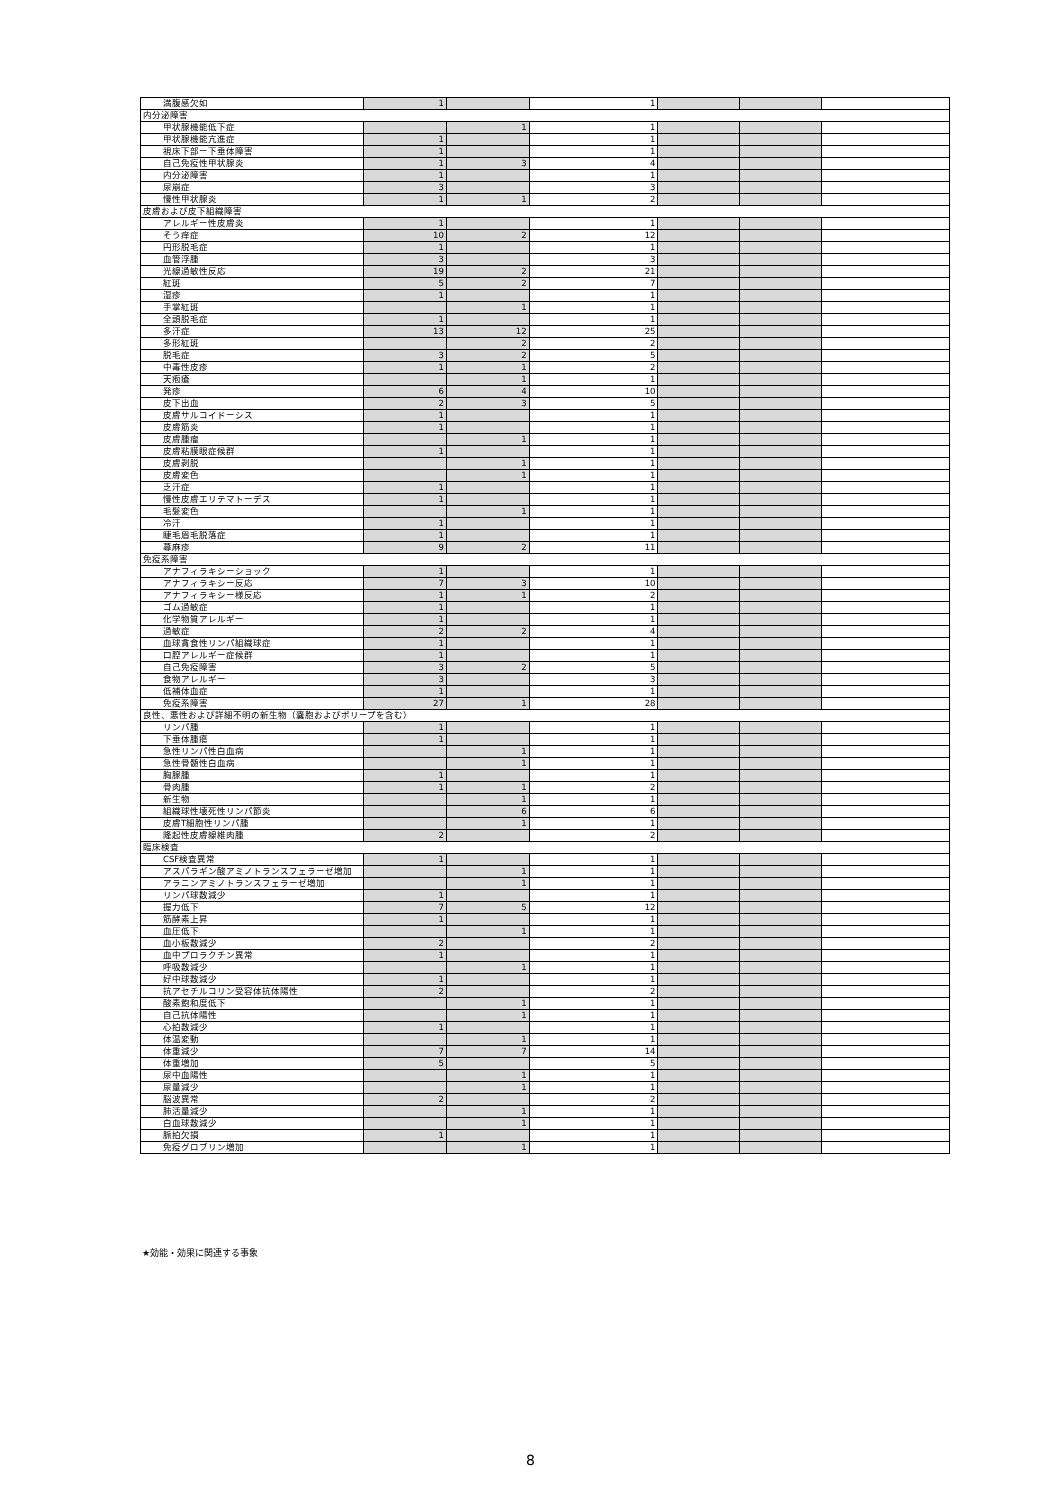| 満腹感欠如 | 1 | | 1 | | | |
| 内分泌障害 | | | | | | |
| 甲状腺機能低下症 | | 1 | 1 | | | |
| 甲状腺機能亢進症 | 1 | | 1 | | | |
| 視床下部ー下垂体障害 | 1 | | 1 | | | |
| 自己免疫性甲状腺炎 | 1 | 3 | 4 | | | |
| 内分泌障害 | 1 | | 1 | | | |
| 尿崩症 | 3 | | 3 | | | |
| 慢性甲状腺炎 | 1 | 1 | 2 | | | |
| 皮膚および皮下組織障害 | | | | | | |
| アレルギー性皮膚炎 | 1 | | 1 | | | |
| そう痒症 | 10 | 2 | 12 | | | |
| 円形脱毛症 | 1 | | 1 | | | |
| 血管浮腫 | 3 | | 3 | | | |
| 光線過敏性反応 | 19 | 2 | 21 | | | |
| 紅斑 | 5 | 2 | 7 | | | |
| 湿疹 | 1 | | 1 | | | |
| 手掌紅斑 | | 1 | 1 | | | |
| 全頭脱毛症 | 1 | | 1 | | | |
| 多汗症 | 13 | 12 | 25 | | | |
| 多形紅斑 | | 2 | 2 | | | |
| 脱毛症 | 3 | 2 | 5 | | | |
| 中毒性皮疹 | 1 | 1 | 2 | | | |
| 天疱瘡 | | 1 | 1 | | | |
| 発疹 | 6 | 4 | 10 | | | |
| 皮下出血 | 2 | 3 | 5 | | | |
| 皮膚サルコイドーシス | 1 | | 1 | | | |
| 皮膚筋炎 | 1 | | 1 | | | |
| 皮膚腫瘤 | | 1 | 1 | | | |
| 皮膚粘膜眼症候群 | 1 | | 1 | | | |
| 皮膚剥脱 | | 1 | 1 | | | |
| 皮膚変色 | | 1 | 1 | | | |
| 乏汗症 | 1 | | 1 | | | |
| 慢性皮膚エリテマトーデス | 1 | | 1 | | | |
| 毛髪変色 | | 1 | 1 | | | |
| 冷汗 | 1 | | 1 | | | |
| 睫毛眉毛脱落症 | 1 | | 1 | | | |
| 蕁麻疹 | 9 | 2 | 11 | | | |
| 免疫系障害 | | | | | | |
| アナフィラキシーショック | 1 | | 1 | | | |
| アナフィラキシー反応 | 7 | 3 | 10 | | | |
| アナフィラキシー様反応 | 1 | 1 | 2 | | | |
| ゴム過敏症 | 1 | | 1 | | | |
| 化学物質アレルギー | 1 | | 1 | | | |
| 過敏症 | 2 | 2 | 4 | | | |
| 血球貪食性リンパ組織球症 | 1 | | 1 | | | |
| 口腔アレルギー症候群 | 1 | | 1 | | | |
| 自己免疫障害 | 3 | 2 | 5 | | | |
| 食物アレルギー | 3 | | 3 | | | |
| 低補体血症 | 1 | | 1 | | | |
| 免疫系障害 | 27 | 1 | 28 | | | |
| 良性、悪性および詳細不明の新生物（嚢胞およびポリープを含む） | | | | | | |
| リンパ腫 | 1 | | 1 | | | |
| 下垂体腫瘍 | 1 | | 1 | | | |
| 急性リンパ性白血病 | | 1 | 1 | | | |
| 急性骨髄性白血病 | | 1 | 1 | | | |
| 胸腺腫 | 1 | | 1 | | | |
| 骨肉腫 | 1 | 1 | 2 | | | |
| 新生物 | | 1 | 1 | | | |
| 組織球性壊死性リンパ節炎 | | 6 | 6 | | | |
| 皮膚T細胞性リンパ腫 | | 1 | 1 | | | |
| 隆起性皮膚線維肉腫 | 2 | | 2 | | | |
| 臨床検査 | | | | | | |
| CSF検査異常 | 1 | | 1 | | | |
| アスパラギン酸アミノトランスフェラーゼ増加 | | 1 | 1 | | | |
| アラニンアミノトランスフェラーゼ増加 | | 1 | 1 | | | |
| リンパ球数減少 | 1 | | 1 | | | |
| 握力低下 | 7 | 5 | 12 | | | |
| 筋酵素上昇 | 1 | | 1 | | | |
| 血圧低下 | | 1 | 1 | | | |
| 血小板数減少 | 2 | | 2 | | | |
| 血中プロラクチン異常 | 1 | | 1 | | | |
| 呼吸数減少 | | 1 | 1 | | | |
| 好中球数減少 | 1 | | 1 | | | |
| 抗アセチルコリン受容体抗体陽性 | 2 | | 2 | | | |
| 酸素飽和度低下 | | 1 | 1 | | | |
| 自己抗体陽性 | | 1 | 1 | | | |
| 心拍数減少 | 1 | | 1 | | | |
| 体温変動 | | 1 | 1 | | | |
| 体重減少 | 7 | 7 | 14 | | | |
| 体重増加 | 5 | | 5 | | | |
| 尿中血陽性 | | 1 | 1 | | | |
| 尿量減少 | | 1 | 1 | | | |
| 脳波異常 | 2 | | 2 | | | |
| 肺活量減少 | | 1 | 1 | | | |
| 白血球数減少 | | 1 | 1 | | | |
| 脈拍欠損 | 1 | | 1 | | | |
| 免疫グロブリン増加 | | 1 | 1 | | | |
★効能・効果に関連する事象
8